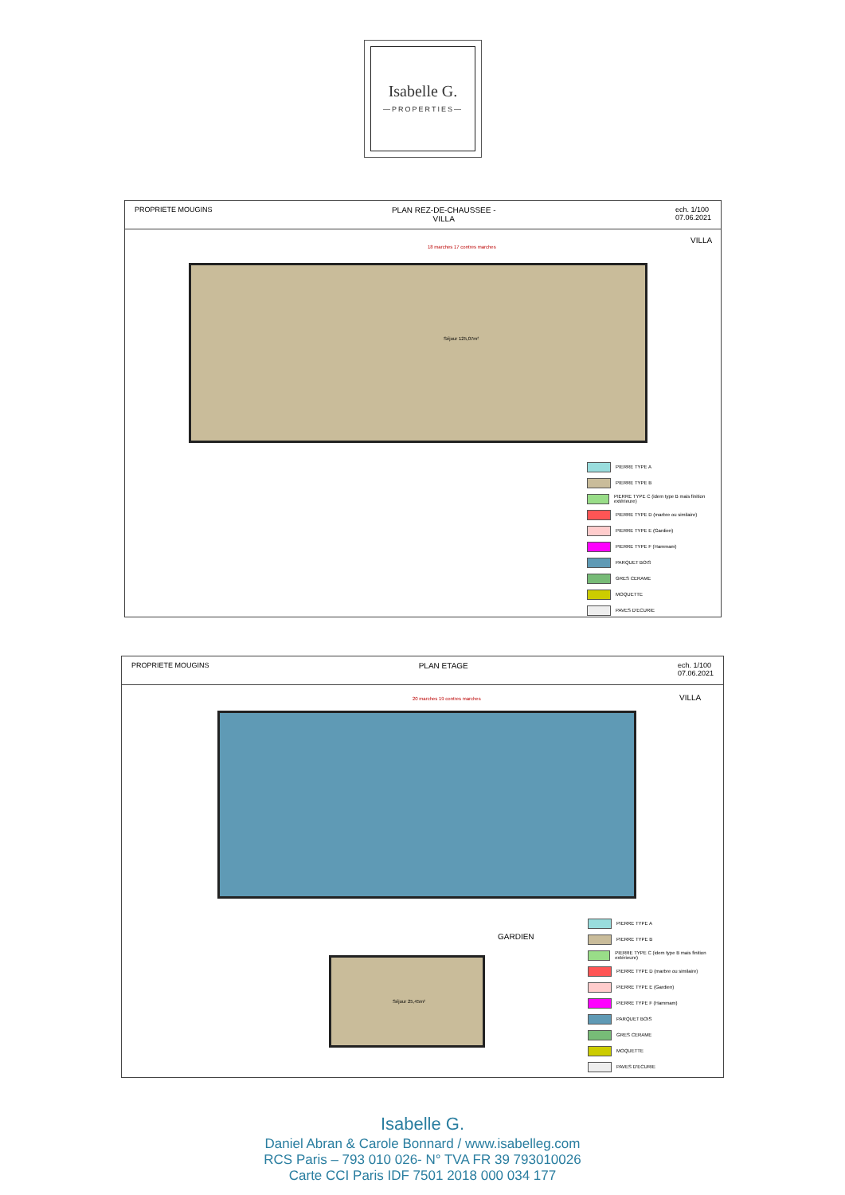Isabelle G.
—PROPERTIES—
PROPRIETE MOUGINS PLAN REZ-DE-CHAUSSEE -
VILLA
ech. 1/100
07.06.2021
VILLA
18 marches 17 contres marches
Séjour 125,07m²
PIERRE TYPE A
PIERRE TYPE B
PIERRE TYPE C (idem type B mais finition extérieure)
PIERRE TYPE D (marbre ou similaire)
PIERRE TYPE E (Gardien)
PIERRE TYPE F (Hammam)
PARQUET BOIS
GRES CERAME
MOQUETTE
PAVES D'ECURIE
PROPRIETE MOUGINS PLAN ETAGE ech. 1/100
07.06.2021
VILLA
GARDIEN
20 marches 19 contres marches
Séjour 25,45m²
PIERRE TYPE A
PIERRE TYPE B
PIERRE TYPE C (idem type B mais finition extérieure)
PIERRE TYPE D (marbre ou similaire)
PIERRE TYPE E (Gardien)
PIERRE TYPE F (Hammam)
PARQUET BOIS
GRES CERAME
MOQUETTE
PAVES D'ECURIE
Isabelle G.
Daniel Abran & Carole Bonnard / www.isabelleg.com
RCS Paris – 793 010 026- N° TVA FR 39 793010026
Carte CCI Paris IDF 7501 2018 000 034 177